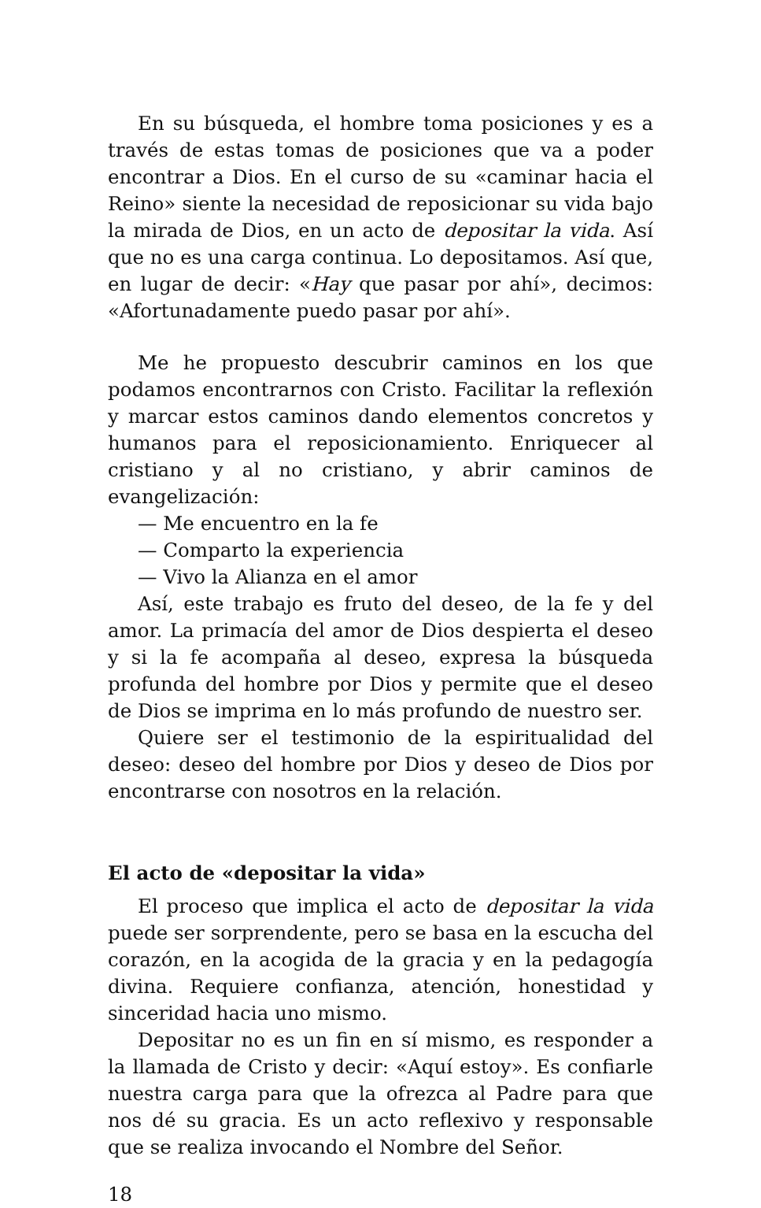En su búsqueda, el hombre toma posiciones y es a través de estas tomas de posiciones que va a poder encontrar a Dios. En el curso de su «caminar hacia el Reino» siente la necesidad de reposicionar su vida bajo la mirada de Dios, en un acto de depositar la vida. Así que no es una carga continua. Lo depositamos. Así que, en lugar de decir: «Hay que pasar por ahí», decimos: «Afortunadamente puedo pasar por ahí».
Me he propuesto descubrir caminos en los que podamos encontrarnos con Cristo. Facilitar la reflexión y marcar estos caminos dando elementos concretos y humanos para el reposicionamiento. Enriquecer al cristiano y al no cristiano, y abrir caminos de evangelización:
— Me encuentro en la fe
— Comparto la experiencia
— Vivo la Alianza en el amor
Así, este trabajo es fruto del deseo, de la fe y del amor. La primacía del amor de Dios despierta el deseo y si la fe acompaña al deseo, expresa la búsqueda profunda del hombre por Dios y permite que el deseo de Dios se imprima en lo más profundo de nuestro ser.
Quiere ser el testimonio de la espiritualidad del deseo: deseo del hombre por Dios y deseo de Dios por encontrarse con nosotros en la relación.
El acto de «depositar la vida»
El proceso que implica el acto de depositar la vida puede ser sorprendente, pero se basa en la escucha del corazón, en la acogida de la gracia y en la pedagogía divina. Requiere confianza, atención, honestidad y sinceridad hacia uno mismo.
Depositar no es un fin en sí mismo, es responder a la llamada de Cristo y decir: «Aquí estoy». Es confiarle nuestra carga para que la ofrezca al Padre para que nos dé su gracia. Es un acto reflexivo y responsable que se realiza invocando el Nombre del Señor.
18